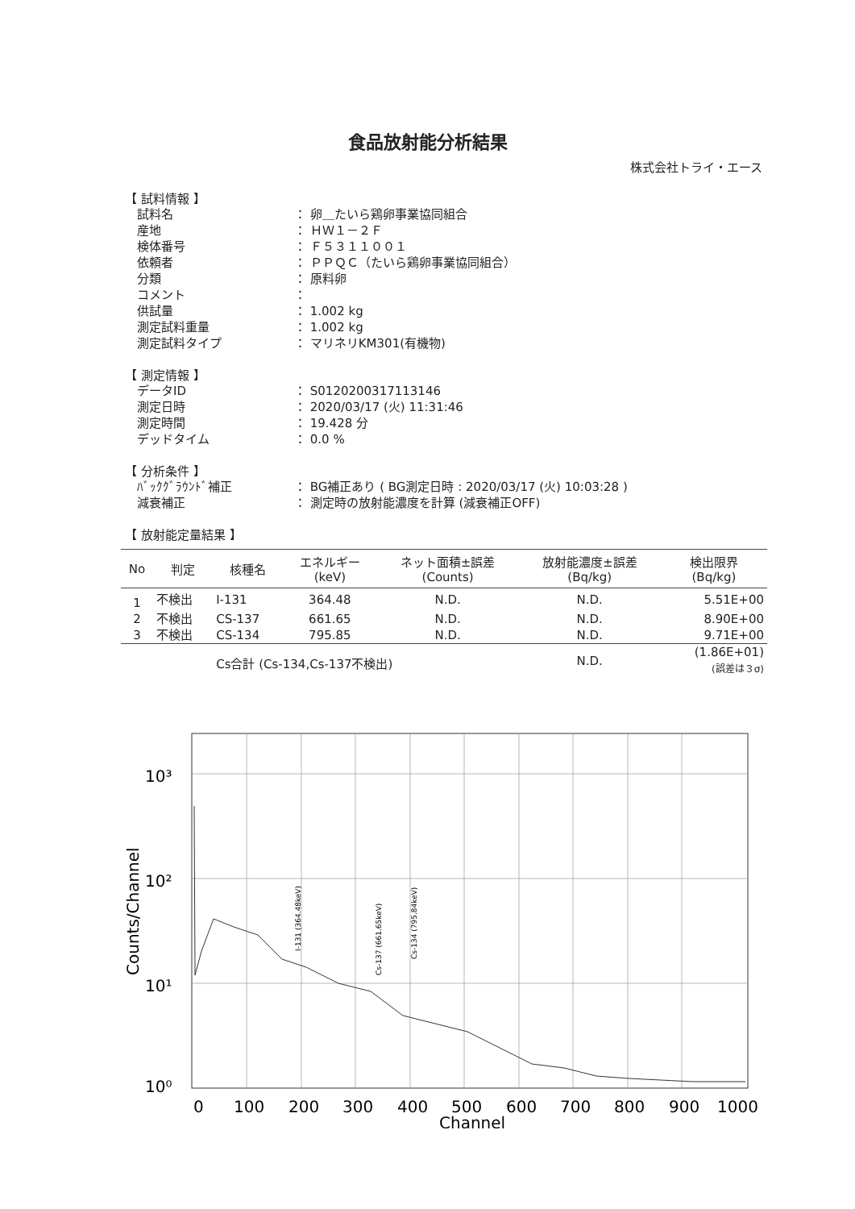食品放射能分析結果
株式会社トライ・エース
【 試料情報 】
試料名 ： 卵＿たいら鶏卵事業協同組合
産地 ： ＨＷ１－２Ｆ
検体番号 ： Ｆ５３１１００１
依頼者 ： ＰＰＱＣ（たいら鶏卵事業協同組合）
分類 ： 原料卵
コメント ：
供試量 ： 1.002 kg
測定試料重量 ： 1.002 kg
測定試料タイプ ： マリネリKM301(有機物)
【 測定情報 】
データID ： S0120200317113146
測定日時 ： 2020/03/17 (火) 11:31:46
測定時間 ： 19.428 分
デッドタイム ： 0.0 %
【 分析条件 】
ﾊﾞｯｸｸﾞﾗｳﾝﾄﾞ補正 ： BG補正あり ( BG測定日時 : 2020/03/17 (火) 10:03:28 )
減衰補正 ： 測定時の放射能濃度を計算 (減衰補正OFF)
【 放射能定量結果 】
| No | 判定 | 核種名 | エネルギー (keV) | ネット面積±誤差 (Counts) | 放射能濃度±誤差 (Bq/kg) | 検出限界 (Bq/kg) |
| --- | --- | --- | --- | --- | --- | --- |
| 1 | 不検出 | I-131 | 364.48 | N.D. | N.D. | 5.51E+00 |
| 2 | 不検出 | CS-137 | 661.65 | N.D. | N.D. | 8.90E+00 |
| 3 | 不検出 | CS-134 | 795.85 | N.D. | N.D. | 9.71E+00 |
| | | Cs合計 (Cs-134,Cs-137不検出) | | | N.D. | (1.86E+01) (誤差は３σ) |
10³
10²
10¹
10⁰
0
100
200
300
400
500
600
700
800
900
1000
Channel
Counts/Channel
I-131 (364.48keV)
Cs-137 (661.65keV)
Cs-134 (795.84keV)